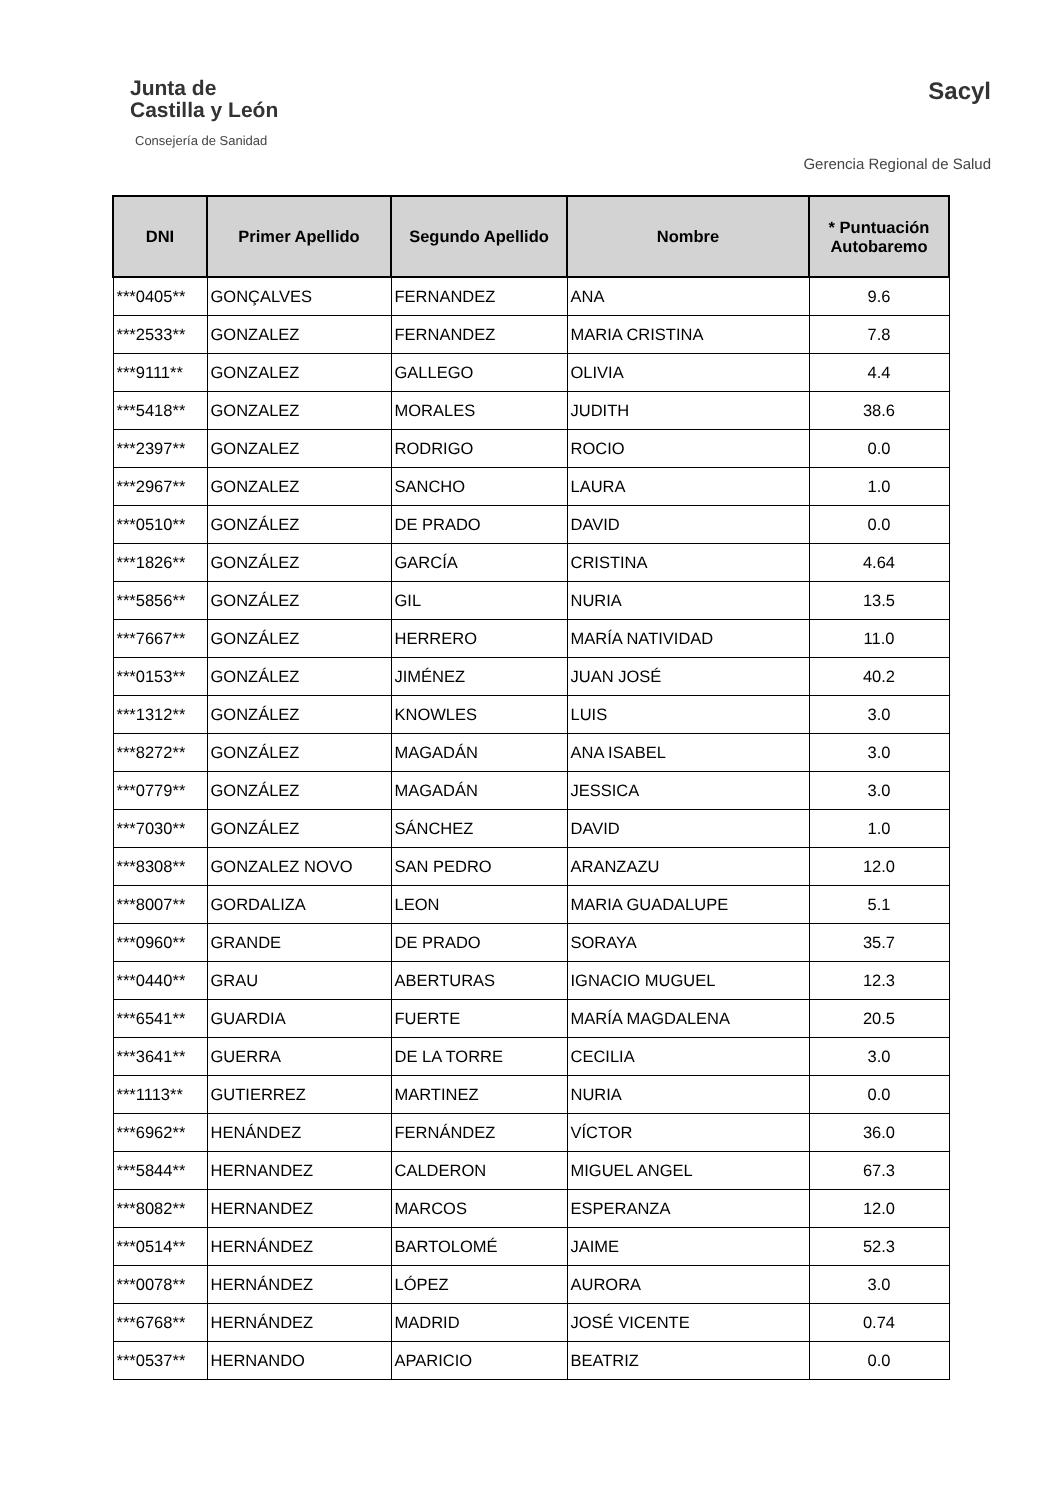Junta de
Castilla y León
Consejería de Sanidad
Sacyl
Gerencia Regional de Salud
| DNI | Primer Apellido | Segundo Apellido | Nombre | * Puntuación Autobaremo |
| --- | --- | --- | --- | --- |
| ***0405** | GONÇALVES | FERNANDEZ | ANA | 9.6 |
| ***2533** | GONZALEZ | FERNANDEZ | MARIA CRISTINA | 7.8 |
| ***9111** | GONZALEZ | GALLEGO | OLIVIA | 4.4 |
| ***5418** | GONZALEZ | MORALES | JUDITH | 38.6 |
| ***2397** | GONZALEZ | RODRIGO | ROCIO | 0.0 |
| ***2967** | GONZALEZ | SANCHO | LAURA | 1.0 |
| ***0510** | GONZÁLEZ | DE PRADO | DAVID | 0.0 |
| ***1826** | GONZÁLEZ | GARCÍA | CRISTINA | 4.64 |
| ***5856** | GONZÁLEZ | GIL | NURIA | 13.5 |
| ***7667** | GONZÁLEZ | HERRERO | MARÍA NATIVIDAD | 11.0 |
| ***0153** | GONZÁLEZ | JIMÉNEZ | JUAN JOSÉ | 40.2 |
| ***1312** | GONZÁLEZ | KNOWLES | LUIS | 3.0 |
| ***8272** | GONZÁLEZ | MAGADÁN | ANA ISABEL | 3.0 |
| ***0779** | GONZÁLEZ | MAGADÁN | JESSICA | 3.0 |
| ***7030** | GONZÁLEZ | SÁNCHEZ | DAVID | 1.0 |
| ***8308** | GONZALEZ NOVO | SAN PEDRO | ARANZAZU | 12.0 |
| ***8007** | GORDALIZA | LEON | MARIA GUADALUPE | 5.1 |
| ***0960** | GRANDE | DE PRADO | SORAYA | 35.7 |
| ***0440** | GRAU | ABERTURAS | IGNACIO MUGUEL | 12.3 |
| ***6541** | GUARDIA | FUERTE | MARÍA MAGDALENA | 20.5 |
| ***3641** | GUERRA | DE LA TORRE | CECILIA | 3.0 |
| ***1113** | GUTIERREZ | MARTINEZ | NURIA | 0.0 |
| ***6962** | HENÁNDEZ | FERNÁNDEZ | VÍCTOR | 36.0 |
| ***5844** | HERNANDEZ | CALDERON | MIGUEL ANGEL | 67.3 |
| ***8082** | HERNANDEZ | MARCOS | ESPERANZA | 12.0 |
| ***0514** | HERNÁNDEZ | BARTOLOMÉ | JAIME | 52.3 |
| ***0078** | HERNÁNDEZ | LÓPEZ | AURORA | 3.0 |
| ***6768** | HERNÁNDEZ | MADRID | JOSÉ VICENTE | 0.74 |
| ***0537** | HERNANDO | APARICIO | BEATRIZ | 0.0 |